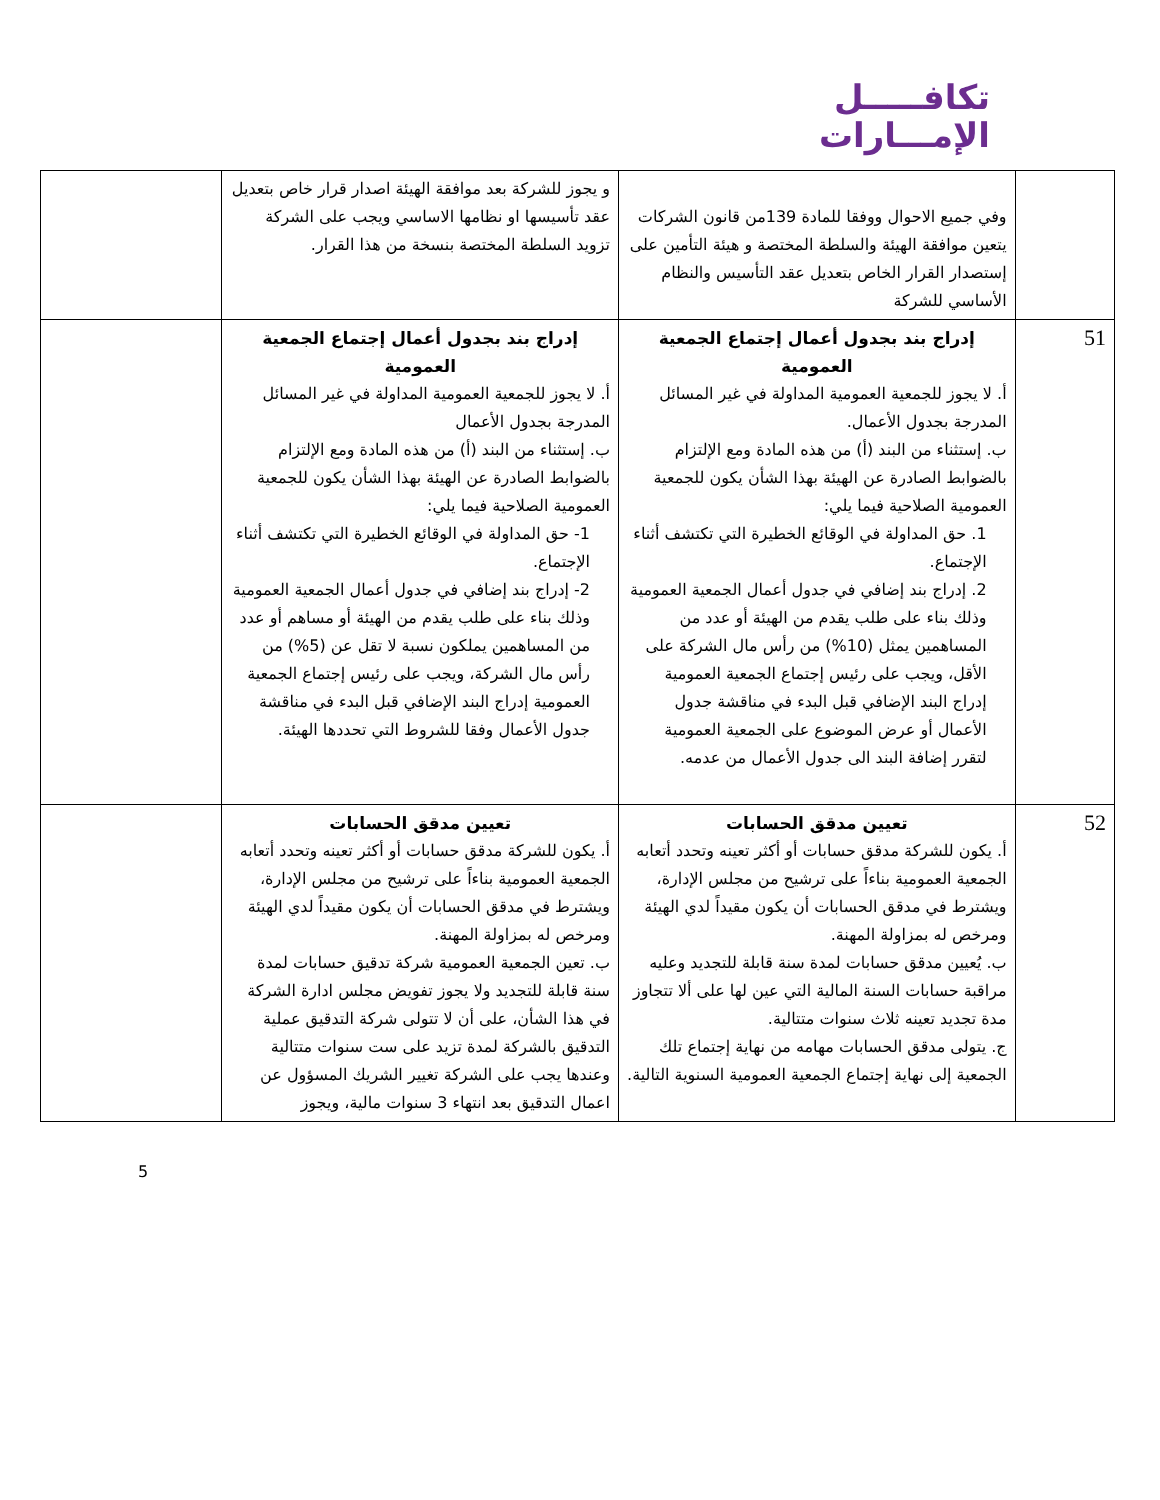تكافـــــل
الإمـــارات
| | وفي جميع الاحوال ووفقا للمادة 139من قانون الشركات يتعين موافقة الهيئة والسلطة المختصة و هيئة التأمين على إستصدار القرار الخاص بتعديل عقد التأسيس والنظام الأساسي للشركة | و يجوز للشركة بعد موافقة الهيئة اصدار قرار خاص بتعديل عقد تأسيسها او نظامها الاساسي ويجب على الشركة تزويد السلطة المختصة بنسخة من هذا القرار. | |
| 51 | إدراج بند بجدول أعمال إجتماع الجمعية العمومية أ. لا يجوز للجمعية العمومية المداولة في غير المسائل المدرجة بجدول الأعمال. ب. إستثناء من البند (أ) من هذه المادة ومع الإلتزام بالضوابط الصادرة عن الهيئة بهذا الشأن يكون للجمعية العمومية الصلاحية فيما يلي: 1. حق المداولة في الوقائع الخطيرة التي تكتشف أثناء الإجتماع. 2. إدراج بند إضافي في جدول أعمال الجمعية العمومية وذلك بناء على طلب يقدم من الهيئة أو عدد من المساهمين يمثل (10%) من رأس مال الشركة على الأقل، ويجب على رئيس إجتماع الجمعية العمومية إدراج البند الإضافي قبل البدء في مناقشة جدول الأعمال أو عرض الموضوع على الجمعية العمومية لتقرر إضافة البند الى جدول الأعمال من عدمه. | إدراج بند بجدول أعمال إجتماع الجمعية العمومية أ. لا يجوز للجمعية العمومية المداولة في غير المسائل المدرجة بجدول الأعمال ب. إستثناء من البند (أ) من هذه المادة ومع الإلتزام بالضوابط الصادرة عن الهيئة بهذا الشأن يكون للجمعية العمومية الصلاحية فيما يلي: 1- حق المداولة في الوقائع الخطيرة التي تكتشف أثناء الإجتماع. 2- إدراج بند إضافي في جدول أعمال الجمعية العمومية وذلك بناء على طلب يقدم من الهيئة أو مساهم أو عدد من المساهمين يملكون نسبة لا تقل عن (5%) من رأس مال الشركة، ويجب على رئيس إجتماع الجمعية العمومية إدراج البند الإضافي قبل البدء في مناقشة جدول الأعمال وفقا للشروط التي تحددها الهيئة. | |
| 52 | تعيين مدقق الحسابات أ. يكون للشركة مدقق حسابات أو أكثر تعينه وتحدد أتعابه الجمعية العمومية بناءاً على ترشيح من مجلس الإدارة، ويشترط في مدقق الحسابات أن يكون مقيداً لدي الهيئة ومرخص له بمزاولة المهنة. ب. يُعيين مدقق حسابات لمدة سنة قابلة للتجديد وعليه مراقبة حسابات السنة المالية التي عين لها على ألا تتجاوز مدة تجديد تعينه ثلاث سنوات متتالية. ج. يتولى مدقق الحسابات مهامه من نهاية إجتماع تلك الجمعية إلى نهاية إجتماع الجمعية العمومية السنوية التالية. | تعيين مدقق الحسابات أ. يكون للشركة مدقق حسابات أو أكثر تعينه وتحدد أتعابه الجمعية العمومية بناءاً على ترشيح من مجلس الإدارة، ويشترط في مدقق الحسابات أن يكون مقيداً لدي الهيئة ومرخص له بمزاولة المهنة. ب. تعين الجمعية العمومية شركة تدقيق حسابات لمدة سنة قابلة للتجديد ولا يجوز تفويض مجلس ادارة الشركة في هذا الشأن، على أن لا تتولى شركة التدقيق عملية التدقيق بالشركة لمدة تزيد على ست سنوات متتالية وعندها يجب على الشركة تغيير الشريك المسؤول عن اعمال التدقيق بعد انتهاء 3 سنوات مالية، ويجوز | |
5